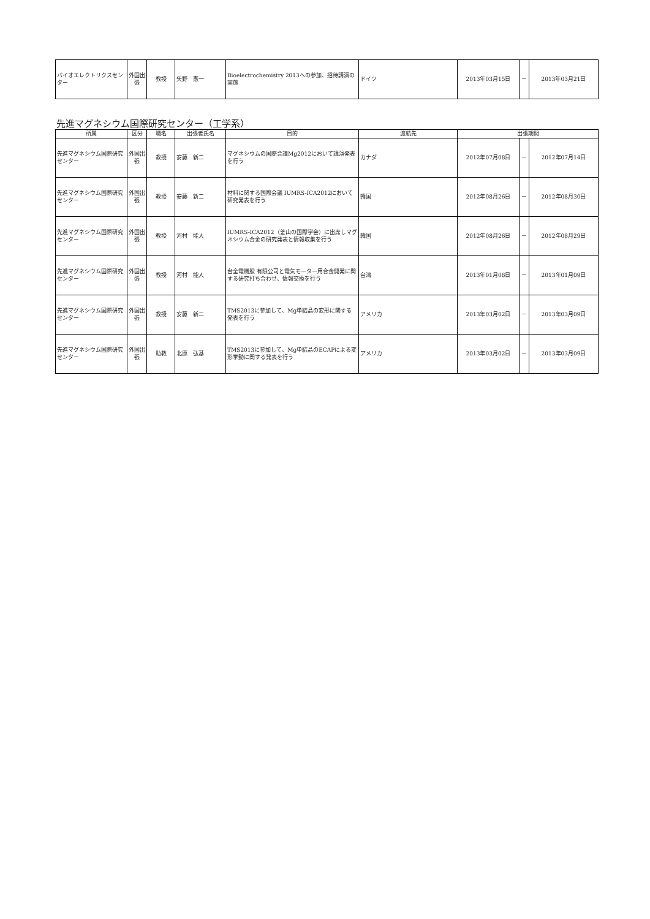| バイオエレクトリクスセンター | 外国出張 | 教授 | 矢野 憲一 | Bioelectrochemistry 2013への参加、招待講演の実施 | ドイツ | 2013年03月15日 | － | 2013年03月21日 |
先進マグネシウム国際研究センター（工学系）
| 所属 | 区分 | 職名 | 出張者氏名 | 目的 | 渡航先 | 出張期間 | | |
| --- | --- | --- | --- | --- | --- | --- | --- | --- |
| 先進マグネシウム国際研究センター | 外国出張 | 教授 | 安藤 新二 | マグネシウムの国際会議Mg2012において講演発表を行う | カナダ | 2012年07月08日 | － | 2012年07月14日 |
| 先進マグネシウム国際研究センター | 外国出張 | 教授 | 安藤 新二 | 材料に関する国際会議 IUMRS-ICA2012において研究発表を行う | 韓国 | 2012年08月26日 | － | 2012年08月30日 |
| 先進マグネシウム国際研究センター | 外国出張 | 教授 | 河村 能人 | IUMRS-ICA2012（釜山の国際学会）に出席しマグネシウム合金の研究発表と情報収集を行う | 韓国 | 2012年08月26日 | － | 2012年08月29日 |
| 先進マグネシウム国際研究センター | 外国出張 | 教授 | 河村 能人 | 台全電機股 有限公司と電気モーター用合金開発に関する研究打ち合わせ、情報交換を行う | 台湾 | 2013年01月08日 | － | 2013年01月09日 |
| 先進マグネシウム国際研究センター | 外国出張 | 教授 | 安藤 新二 | TMS2013に参加して、Mg単結晶の変形に関する発表を行う | アメリカ | 2013年03月02日 | － | 2013年03月09日 |
| 先進マグネシウム国際研究センター | 外国出張 | 助教 | 北原 弘基 | TMS2013に参加して、Mg単結晶のECAPによる変形挙動に関する発表を行う | アメリカ | 2013年03月02日 | － | 2013年03月09日 |